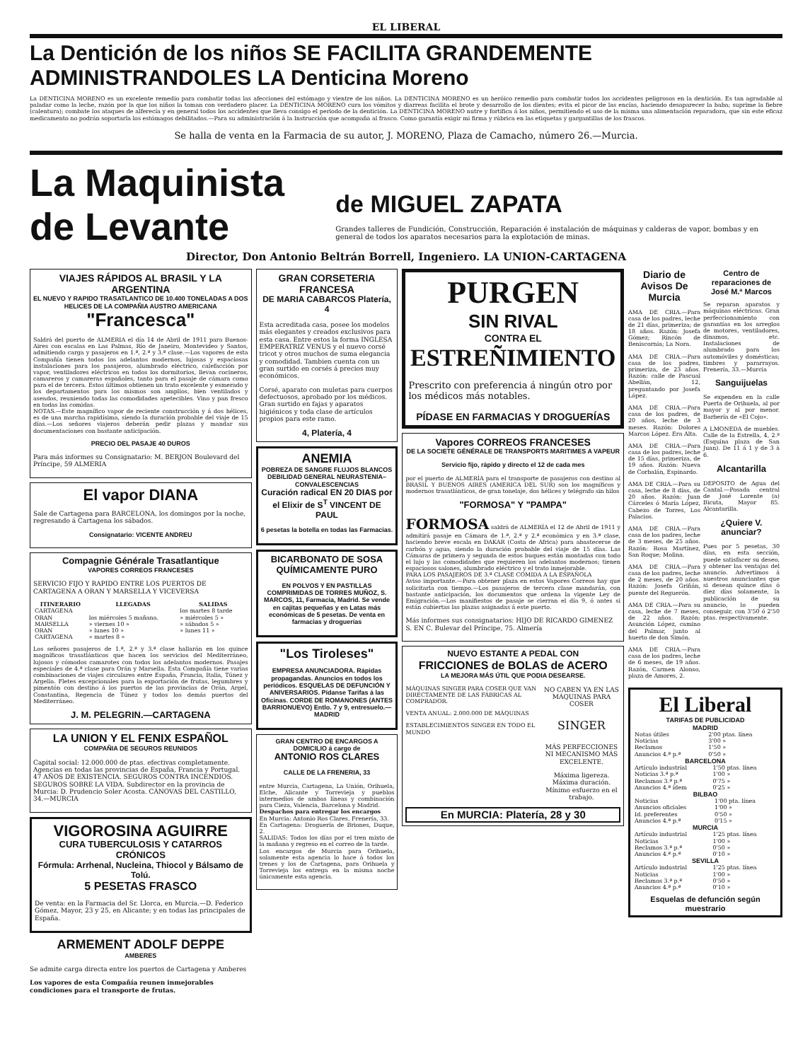EL LIBERAL
La Dentición de los niños SE FACILITA GRANDEMENTE ADMINISTRANDOLES LA Denticina Moreno
La DENTICINA MORENO es un excelente remedio para combatir todas las afecciones del estómago y vientre de los niños. La DENTICINA MORENO es un heróico remedio para combatir todos los accidentes peligrosos en la dentición. Es tan agradable al paladar como la leche, razón por la que los niños la toman con verdadero placer. La DENTICINA MORENO cura los vómitos y diarreas facilita el brote y desarrollo de los dientes; evita el picor de las encías, haciendo desaparecer la baba; suprime la fiebre (calentura); combate los ataques de alferecía y en general todos los accidentes que lleva consigo el periodo de la dentición. La DENTICINA MORENO nutre y fortifica á los niños, permitiendo el uso de la misma una alimentación reparadora, que sin este eficaz medicamento no podrán soportarla los estómagos debilitados.—Para su administración á la Instrucción que acompaña al frasco. Como garantía exigir mi firma y rúbrica en las etiquetas y gargantillas de los frascos.
Se halla de venta en la Farmacia de su autor, J. MORENO, Plaza de Camacho, número 26.—Murcia.
La Maquinista de Levante
de MIGUEL ZAPATA
Grandes talleres de Fundición, Construcción, Reparación é instalación de máquinas y calderas de vapor, bombas y en general de todos los aparatos necesarios para la explotación de minas.
Director, Don Antonio Beltrán Borrell, Ingeniero. LA UNION-CARTAGENA
VIAJES RÁPIDOS AL BRASIL Y LA ARGENTINA
EL NUEVO Y RAPIDO TRASATLANTICO DE 10.400 TONELADAS A DOS HELICES DE LA COMPAÑIA AUSTRO AMERICANA
"Francesca"
Saldrá del puerto de ALMERIA el día 14 de Abril de 1911 para Buenos-Aires con escalas en Las Palmas, Río de Janeiro, Montevideo y Santos, admitiendo carga y pasajeros en 1.ª, 2.ª y 3.ª clase.—Los vapores de esta Compañía tienen todos los adelantos modernos, lujosas y espaciosas instalaciones para los pasajeros, alumbrado eléctrico, calefacción por vapor, ventiladores eléctricos en todos los dormitorios, llevan cocineros, camareros y camareras españoles, tanto para el pasaje de cámara como para el de tercera. Estos últimos obtienen un trato excelente y esmerado y los departamentos para los mismos son amplios, bien ventilados y aseados, reuniendo todas las comodidades apetecibles. Vino y pan fresco en todas las comidas.
NOTAS.—Este magnífico vapor de reciente construcción y á dos hélices, es de una marcha rapidísima, siendo la duración probable del viaje de 15 días.—Los señores viajeros deberán pedir plazas y mandar sus documentaciones con bastante anticipación.
PRECIO DEL PASAJE 40 DUROS
Para más informes su Consignatario: M. BERJON Boulevard del Príncipe, 59 ALMERIA
El vapor DIANA
Sale de Cartagena para BARCELONA, los domingos por la noche, regresando á Cartagena los sábados.
Consignatario: VICENTE ANDREU
Compagnie Générale Trasatlantique
VAPORES CORREOS FRANCESES
SERVICIO FIJO Y RAPIDO ENTRE LOS PUERTOS DE CARTAGENA A ORAN Y MARSELLA Y VICEVERSA
| ITINERARIO | LLEGADAS | SALIDAS |
| --- | --- | --- |
| CARTAGENA | | los martes 8 tarde |
| ORAN | los miércoles 5 mañana. | » miércoles 5 » |
| MARSELLA | » viernes 10 » | » sábados 5 » |
| ORAN | » lunes 10 » | » lunes 11 » |
| CARTAGENA | » martes 8 » | |
Los señores pasajeros de 1.ª, 2.ª y 3.ª clase hallarán en los quince magníficos trasatlánticos que hacen los servicios del Mediterráneo, lujosos y cómodos camarotes con todos los adelantos modernos. Pasajes especiales de 4.ª clase para Orán y Marsella. Esta Compañía tiene varias combinaciones de viajes circulares entre España, Francia, Italia, Túnez y Argelia. Fletes excepcionales para la exportación de frutas, legumbres y pimentón con destino á los puertos de las provincias de Orán, Argel, Constantina, Regencia de Túnez y todos los demás puertos del Mediterráneo.
J. M. PELEGRIN.—CARTAGENA
LA UNION Y EL FENIX ESPAÑOL
COMPAÑIA DE SEGUROS REUNIDOS
Capital social: 12.000.000 de ptas. efectivas completamente. Agencias en todas las provincias de España, Francia y Portugal. 47 AÑOS DE EXISTENCIA. SEGUROS CONTRA INCENDIOS. SEGUROS SOBRE LA VIDA. Subdirector en la provincia de Murcia: D. Prudencio Soler Acosta. CÁNOVAS DEL CASTILLO, 34.—MURCIA
VIGOROSINA AGUIRRE
CURA TUBERCULOSIS Y CATARROS CRÓNICOS
Fórmula: Arrhenal, Nucleina, Thiocol y Bálsamo de Tolú.
5 PESETAS FRASCO
De venta: en la Farmacia del Sr. Llorca, en Murcia.—D. Federico Gómez, Mayor, 23 y 25, en Alicante; y en todas las principales de España.
ARMEMENT ADOLF DEPPE
AMBERES
Se admite carga directa entre los puertos de Cartagena y Amberes
Los vapores de esta Compañía reunen inmejorables condiciones para el transporte de frutas.
GRAN CORSETERIA FRANCESA
DE MARIA CABARCOS Platería, 4
Esta acreditada casa, posee los modelos más elegantes y creados exclusivos para esta casa. Entre estos la forma INGLESA EMPERATRIZ VENUS y el nuevo corsé tricot y otros muchos de suma elegancia y comodidad. Tambien cuenta con un gran surtido en corsés á precios muy económicos.
Corsé, aparato con muletas para cuerpos defectuosos, aprobado por los médicos. Gran surtido en fajas y aparatos higiénicos y toda clase de artículos propios para este ramo.
4, Platería, 4
ANEMIA
POBREZA DE SANGRE FLUJOS BLANCOS DEBILIDAD GENERAL NEURASTENIA–CONVALESCENCIAS
Curación radical EN 20 DIAS por el Elixir de S<sup>T</sup> VINCENT DE PAUL
6 pesetas la botella en todas las Farmacias.
BICARBONATO DE SOSA QUÍMICAMENTE PURO
EN POLVOS Y EN PASTILLAS COMPRIMIDAS DE TORRES MUÑOZ, S. MARCOS, 11, Farmacia, Madrid. Se vende en cajitas pequeñas y en Latas más económicas de 5 pesetas. De venta en farmacias y droguerías
"Los Tiroleses"
EMPRESA ANUNCIADORA. Rápidas propagandas. Anuncios en todos los periódicos. ESQUELAS DE DEFUNCIÓN Y ANIVERSARIOS. Pídanse Tarifas á las Oficinas. CORDE DE ROMANONES (ANTES BARRIONUEVO) Entlo. 7 y 9, entresuelo.—MADRID
GRAN CENTRO DE ENCARGOS A DOMICILIO á cargo de
ANTONIO ROS CLARES
CALLE DE LA FRENERIA, 33
entre Murcia, Cartagena, La Unión, Orihuela, Elche, Alicante y Torrevieja y pueblos intermedios de ambas líneas y combinación para Cieza, Valencia, Barcelona y Madrid.
Despachos para entregar los encargos
En Murcia: Antonio Ros Clares, Frenería, 33.
En Cartagena: Droguería de Briones, Duque, 2.
SALIDAS: Todos los días por el tren mixto de la mañana y regreso en el correo de la tarde.
Los encargos de Murcia para Orihuela, solamente esta agencia lo hace á todos los trenes y los de Cartagena, para Orihuela y Torrevieja los entrega en la misma noche únicamente esta agencia.
PURGEN
SIN RIVAL
CONTRA EL
ESTREÑIMIENTO
Prescrito con preferencia á ningún otro por los médicos más notables.
PÍDASE EN FARMACIAS Y DROGUERÍAS
Vapores CORREOS FRANCESES
DE LA SOCIETE GÉNÉRALE DE TRANSPORTS MARITIMES A VAPEUR
Servicio fijo, rápido y directo el 12 de cada mes
por el puerto de ALMERÍA para el transporte de pasajeros con destino al BRASIL Y BUENOS AIRES (AMERICA DEL SUR) son los magníficos y modernos trasatlánticos, de gran tonelaje, dos hélices y telégrafo sin hilos
"FORMOSA" Y "PAMPA"
FORMOSA saldrá de ALMERÍA el 12 de Abril de 1911 y admitirá pasaje en Cámara de 1.ª, 2.ª y 2.ª económica y en 3.ª clase, haciendo breve escala en DAKAR (Costa de Africa) para abastecerse de carbón y agua, siendo la duración probable del viaje de 15 días. Las Cámaras de primera y segunda de estos buques están montadas con todo el lujo y las comodidades que requieren los adelantos modernos; tienen espaciosos salones, alumbrado eléctrico y el trato inmejorable.
PARA LOS PASAJEROS DE 3.ª CLASE COMIDA A LA ESPAÑOLA
Aviso importante.—Para obtener plaza en estos Vapores Correos hay que solicitarla con tiempo.—Los pasajeros de tercera clase mandarán, con bastante anticipación, los documentos que ordena la vigente Ley de Emigración.—Los manifiestos de pasaje se cierran el día 9, ó antes si están cubiertas las plazas asignadas á este puerto.
Más informes sus consignatarios: HIJO DE RICARDO GIMENEZ S. EN C. Bulevar del Príncipe, 75. Almería
NUEVO ESTANTE A PEDAL CON
FRICCIONES de BOLAS de ACERO
LA MEJORA MÁS ÚTIL QUE PODIA DESEARSE.
MÁQUINAS SINGER PARA COSER QUE VAN DIRECTAMENTE DE LAS FÁBRICAS AL COMPRADOR.
VENTA ANUAL: 2.000.000 DE MÁQUINAS
ESTABLECIMIENTOS SINGER EN TODO EL MUNDO
NO CABEN YA EN LAS MÁQUINAS PARA COSER
SINGER
MÁS PERFECCIONES NI MECANISMO MÁS EXCELENTE.
Máxima ligereza. Máxima duración. Mínimo esfuerzo en el trabajo.
En MURCIA: Platería, 28 y 30
Diario de Avisos De Murcia
AMA DE CRIA.—Para casa de los padres, leche de 21 días, primeriza; de 18 años. Razón: Josefa Gómez; Rincón de Beniscornia; La Nora.
AMA DE CRIA.—Para casa de los padres, primeriza, de 23 años. Razón: calle de Pascual Abellán, 12, preguntando por Josefa López.
AMA DE CRIA.—Para casa de los padres, de 20 años, leche de 3 meses. Razón: Dolores Marcos López. Era Alta.
AMA DE CRIA.—Para casa de los padres, leche de 15 días, primeriza, de 19 años. Razón: Nueva de Corbalán, Espinardo.
AMA DE CRIA.—Para su casa, leche de 8 días, de 20 años. Razón: Juan Cárceles ó María López, Cabezo de Torres, Los Palacios.
AMA DE CRIA.—Para casa de los padres, leche de 3 meses, de 25 años. Razón: Rosa Martínez, San Roque; Molina.
AMA DE CRIA.—Para casa de los padres, leche de 2 meses, de 20 años. Razón: Josefa Griñán, puente del Reguerón.
AMA DE CRIA.—Para su casa, leche de 7 meses, de 22 años. Razón: Asunción López, camino del Palmar, junto al huerto de don Simón.
AMA DE CRIA.—Para casa de los padres, leche de 6 meses, de 19 años. Razón, Carmen Alonso, plaza de Amores, 2.
Centro de reparaciones de José M.ª Marcos
Se reparan aparatos y máquinas eléctricas. Gran perfeccionamiento con garantías en los arreglos de motores, ventiladores, dinamos, etc. Instalaciones de alumbrado para los automóviles y domésticas; timbres y pararrayos. Frenería, 33.—Murcia
Sanguijuelas
Se expenden en la calle Puerta de Orihuela, al por mayor y al por menor. Barbería de «El Cojo».
A LMONEDA de muebles. Calle de la Estrella, 4, 2.º (Esquina plaza de San Juan). De 11 á 1 y de 3 á 6.
Alcantarilla
DEPOSITO de Agua del Cantal.—Posada central de José Lorente (a) Bicuta, Mayor 85. Alcantarilla.
¿Quiere V. anunciar?
Pues por 5 pesetas, 30 días, en esta sección, puede satisfacer su deseo, y obtener las ventajas del anuncio. Advertimos á nuestros anunciantes que si desean quince días ó diez días solamente, la publicación de su anuncio, lo pueden conseguir, con 3'50 ó 2'50 ptas. respectivamente.
El Liberal
TARIFAS DE PUBLICIDAD
MADRID
| Notas útiles | 2'00 ptas. línea |
| Noticias | 3'00 » |
| Reclamos | 1'50 » |
| Anuncios 4.ª p.ª | 0'50 » |
BARCELONA
| Artículo industrial | 1'50 ptas. línea |
| Noticias 3.ª p.ª | 1'00 » |
| Reclamos 3.ª p.ª | 0'75 » |
| Anuncios 4.ª ídem | 0'25 » |
BILBAO
| Noticias | 1'00 pta. línea |
| Anuncios oficiales | 1'00 » |
| Id. preferentes | 0'50 » |
| Anuncios 4.ª p.ª | 0'15 » |
MURCIA
| Artículo industrial | 1'25 ptas. línea |
| Noticias | 1'00 » |
| Reclamos 3.ª p.ª | 0'50 » |
| Anuncios 4.ª p.ª | 0'10 » |
SEVILLA
| Artículo industrial | 1'25 ptas. línea |
| Noticias | 1'00 » |
| Reclamos 3.ª p.ª | 0'50 » |
| Anuncios 4.ª p.ª | 0'10 » |
Esquelas de defunción según muestrario